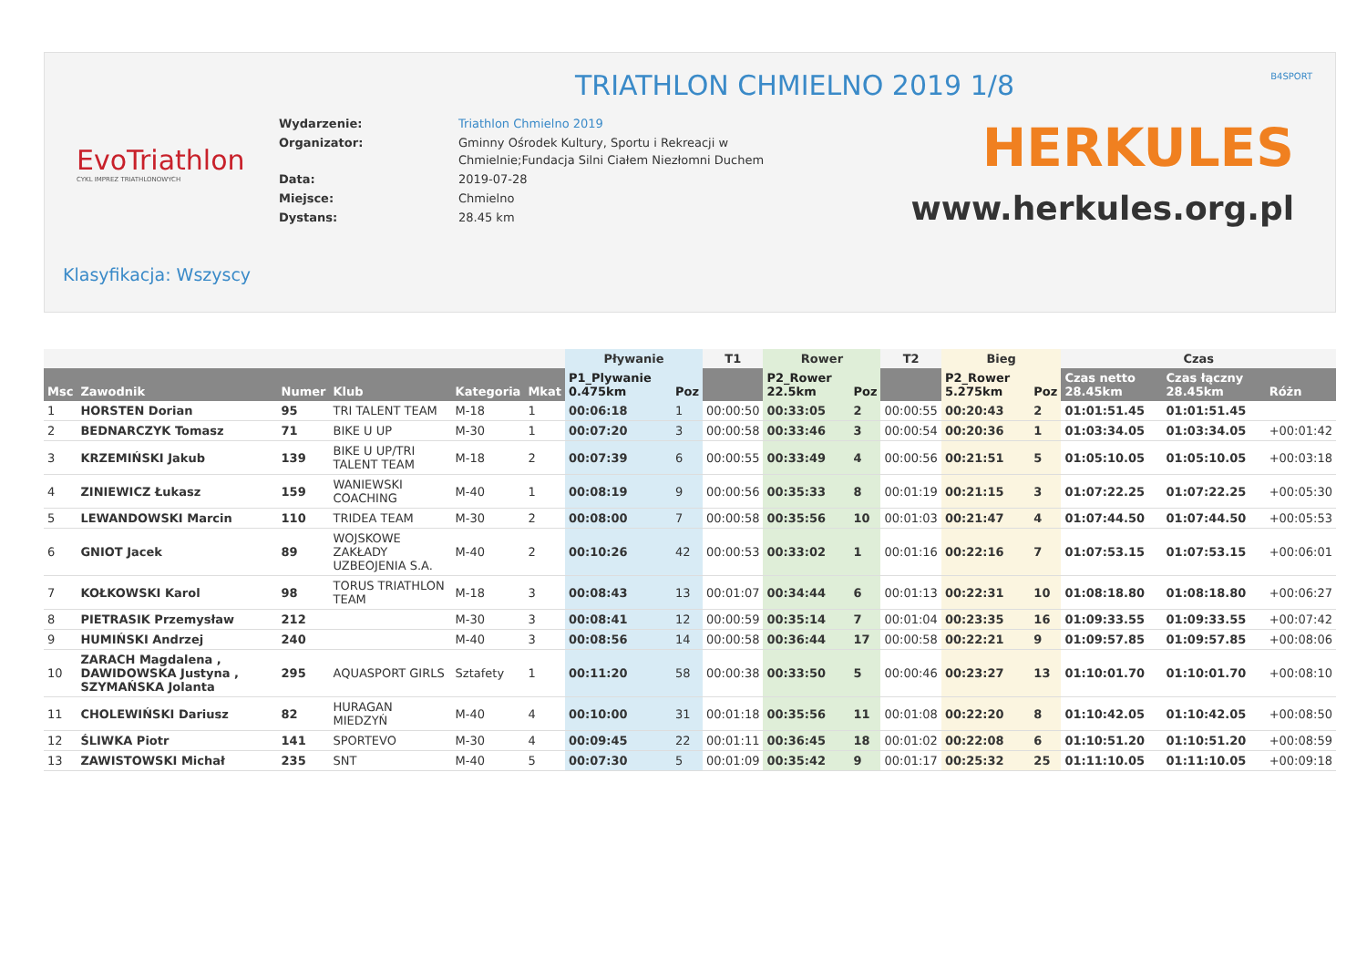TRIATHLON CHMIELNO 2019 1/8
B4SPORT
EvoTriathlon
CYKL IMPREZ TRIATHLONOWYCH
| Wydarzenie: | Triathlon Chmielno 2019 |
| Organizator: | Gminny Ośrodek Kultury, Sportu i Rekreacji w Chmielnie;Fundacja Silni Ciałem Niezłomni Duchem |
| Data: | 2019-07-28 |
| Miejsce: | Chmielno |
| Dystans: | 28.45 km |
HERKULES
www.herkules.org.pl
Klasyfikacja: Wszyscy
| | | | | | | Pływanie | | T1 | Rower | | T2 | Bieg | | Czas | | |
| --- | --- | --- | --- | --- | --- | --- | --- | --- | --- | --- | --- | --- | --- | --- | --- | --- |
| Msc | Zawodnik | Numer | Klub | Kategoria | Mkat | P1_Plywanie 0.475km | Poz | | P2_Rower 22.5km | Poz | | P2_Rower 5.275km | Poz | Czas netto 28.45km | Czas łączny 28.45km | Różn |
| 1 | HORSTEN Dorian | 95 | TRI TALENT TEAM | M-18 | 1 | 00:06:18 | 1 | 00:00:50 | 00:33:05 | 2 | 00:00:55 | 00:20:43 | 2 | 01:01:51.45 | 01:01:51.45 | |
| 2 | BEDNARCZYK Tomasz | 71 | BIKE U UP | M-30 | 1 | 00:07:20 | 3 | 00:00:58 | 00:33:46 | 3 | 00:00:54 | 00:20:36 | 1 | 01:03:34.05 | 01:03:34.05 | +00:01:42 |
| 3 | KRZEMIŃSKI Jakub | 139 | BIKE U UP/TRI TALENT TEAM | M-18 | 2 | 00:07:39 | 6 | 00:00:55 | 00:33:49 | 4 | 00:00:56 | 00:21:51 | 5 | 01:05:10.05 | 01:05:10.05 | +00:03:18 |
| 4 | ZINIEWICZ Łukasz | 159 | WANIEWSKI COACHING | M-40 | 1 | 00:08:19 | 9 | 00:00:56 | 00:35:33 | 8 | 00:01:19 | 00:21:15 | 3 | 01:07:22.25 | 01:07:22.25 | +00:05:30 |
| 5 | LEWANDOWSKI Marcin | 110 | TRIDEA TEAM | M-30 | 2 | 00:08:00 | 7 | 00:00:58 | 00:35:56 | 10 | 00:01:03 | 00:21:47 | 4 | 01:07:44.50 | 01:07:44.50 | +00:05:53 |
| 6 | GNIOT Jacek | 89 | WOJSKOWE ZAKŁADY UZBEOJENIA S.A. | M-40 | 2 | 00:10:26 | 42 | 00:00:53 | 00:33:02 | 1 | 00:01:16 | 00:22:16 | 7 | 01:07:53.15 | 01:07:53.15 | +00:06:01 |
| 7 | KOŁKOWSKI Karol | 98 | TORUS TRIATHLON TEAM | M-18 | 3 | 00:08:43 | 13 | 00:01:07 | 00:34:44 | 6 | 00:01:13 | 00:22:31 | 10 | 01:08:18.80 | 01:08:18.80 | +00:06:27 |
| 8 | PIETRASIK Przemysław | 212 | | M-30 | 3 | 00:08:41 | 12 | 00:00:59 | 00:35:14 | 7 | 00:01:04 | 00:23:35 | 16 | 01:09:33.55 | 01:09:33.55 | +00:07:42 |
| 9 | HUMIŃSKI Andrzej | 240 | | M-40 | 3 | 00:08:56 | 14 | 00:00:58 | 00:36:44 | 17 | 00:00:58 | 00:22:21 | 9 | 01:09:57.85 | 01:09:57.85 | +00:08:06 |
| 10 | ZARACH Magdalena , DAWIDOWSKA Justyna , SZYMAŃSKA Jolanta | 295 | AQUASPORT GIRLS | Sztafety | 1 | 00:11:20 | 58 | 00:00:38 | 00:33:50 | 5 | 00:00:46 | 00:23:27 | 13 | 01:10:01.70 | 01:10:01.70 | +00:08:10 |
| 11 | CHOLEWIŃSKI Dariusz | 82 | HURAGAN MIEDZYŃ | M-40 | 4 | 00:10:00 | 31 | 00:01:18 | 00:35:56 | 11 | 00:01:08 | 00:22:20 | 8 | 01:10:42.05 | 01:10:42.05 | +00:08:50 |
| 12 | ŚLIWKA Piotr | 141 | SPORTEVO | M-30 | 4 | 00:09:45 | 22 | 00:01:11 | 00:36:45 | 18 | 00:01:02 | 00:22:08 | 6 | 01:10:51.20 | 01:10:51.20 | +00:08:59 |
| 13 | ZAWISTOWSKI Michał | 235 | SNT | M-40 | 5 | 00:07:30 | 5 | 00:01:09 | 00:35:42 | 9 | 00:01:17 | 00:25:32 | 25 | 01:11:10.05 | 01:11:10.05 | +00:09:18 |